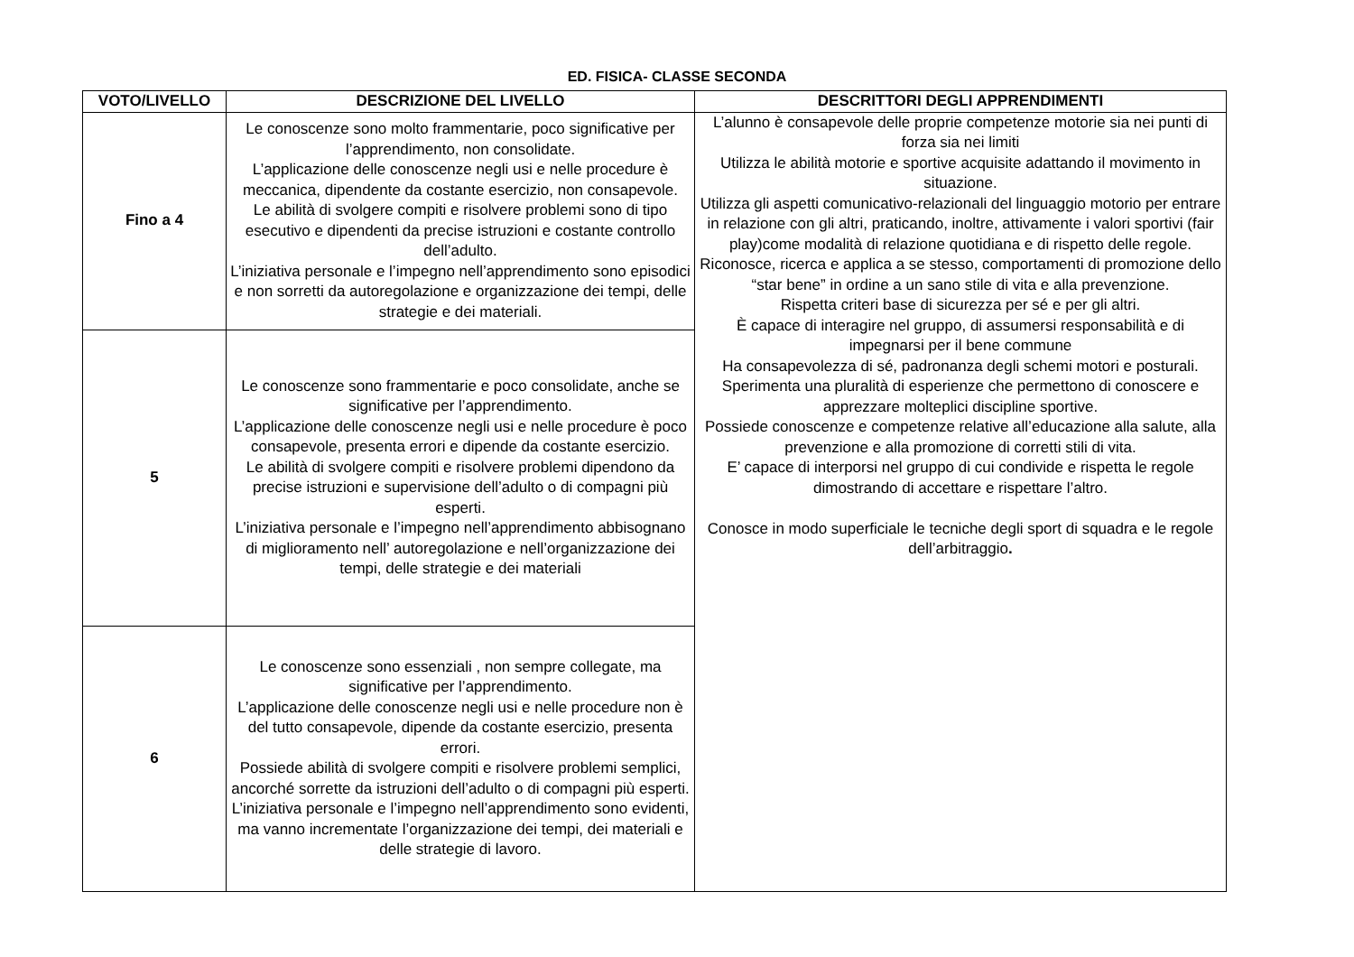ED. FISICA- CLASSE SECONDA
| VOTO/LIVELLO | DESCRIZIONE DEL LIVELLO | DESCRITTORI DEGLI APPRENDIMENTI |
| --- | --- | --- |
| Fino a 4 | Le conoscenze sono molto frammentarie, poco significative per l’apprendimento, non consolidate. L’applicazione delle conoscenze negli usi e nelle procedure è meccanica, dipendente da costante esercizio, non consapevole. Le abilità di svolgere compiti e risolvere problemi sono di tipo esecutivo e dipendenti da precise istruzioni e costante controllo dell’adulto. L’iniziativa personale e l’impegno nell’apprendimento sono episodici e non sorretti da autoregolazione e organizzazione dei tempi, delle strategie e dei materiali. | L’alunno è consapevole delle proprie competenze motorie sia nei punti di forza sia nei limiti Utilizza le abilità motorie e sportive acquisite adattando il movimento in situazione. Utilizza gli aspetti comunicativo-relazionali del linguaggio motorio per entrare in relazione con gli altri, praticando, inoltre, attivamente i valori sportivi (fair play)come modalità di relazione quotidiana e di rispetto delle regole. Riconosce, ricerca e applica a se stesso, comportamenti di promozione dello “star bene” in ordine a un sano stile di vita e alla prevenzione. Rispetta criteri base di sicurezza per sé e per gli altri. È capace di interagire nel gruppo, di assumersi responsabilità e di impegnarsi per il bene commune Ha consapevolezza di sé, padronanza degli schemi motori e posturali. Sperimenta una pluralità di esperienze che permettono di conoscere e apprezzare molteplici discipline sportive. Possiede conoscenze e competenze relative all’educazione alla salute, alla prevenzione e alla promozione di corretti stili di vita. E’ capace di interporsi nel gruppo di cui condivide e rispetta le regole dimostrando di accettare e rispettare l’altro. Conosce in modo superficiale le tecniche degli sport di squadra e le regole dell’arbitraggio . |
| 5 | Le conoscenze sono frammentarie e poco consolidate, anche se significative per l’apprendimento. L’applicazione delle conoscenze negli usi e nelle procedure è poco consapevole, presenta errori e dipende da costante esercizio. Le abilità di svolgere compiti e risolvere problemi dipendono da precise istruzioni e supervisione dell’adulto o di compagni più esperti. L’iniziativa personale e l’impegno nell’apprendimento abbisognano di miglioramento nell’ autoregolazione e nell’organizzazione dei tempi, delle strategie e dei materiali | |
| 6 | Le conoscenze sono essenziali , non sempre collegate, ma significative per l’apprendimento. L’applicazione delle conoscenze negli usi e nelle procedure non è del tutto consapevole, dipende da costante esercizio, presenta errori. Possiede abilità di svolgere compiti e risolvere problemi semplici, ancorché sorrette da istruzioni dell’adulto o di compagni più esperti. L’iniziativa personale e l’impegno nell’apprendimento sono evidenti, ma vanno incrementate l’organizzazione dei tempi, dei materiali e delle strategie di lavoro. | |